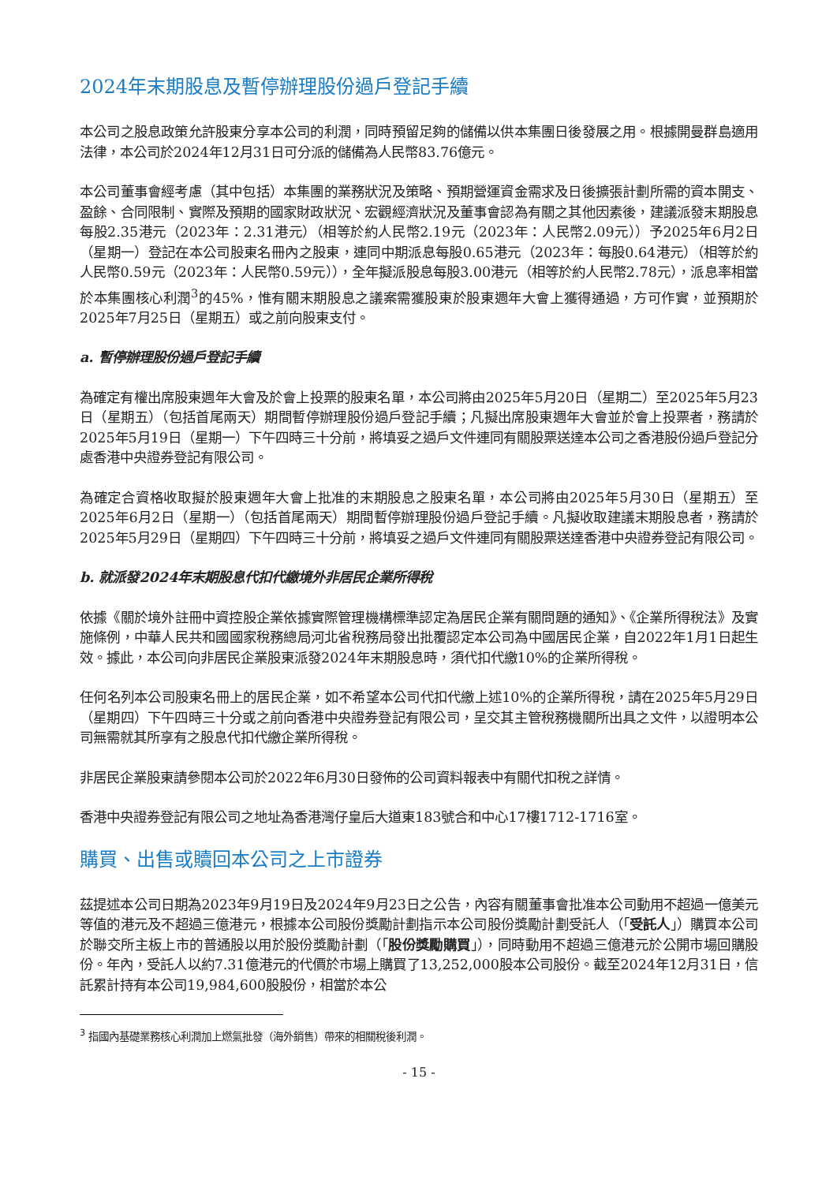2024年末期股息及暫停辦理股份過戶登記手續
本公司之股息政策允許股東分享本公司的利潤，同時預留足夠的儲備以供本集團日後發展之用。根據開曼群島適用法律，本公司於2024年12月31日可分派的儲備為人民幣83.76億元。
本公司董事會經考慮（其中包括）本集團的業務狀況及策略、預期營運資金需求及日後擴張計劃所需的資本開支、盈餘、合同限制、實際及預期的國家財政狀況、宏觀經濟狀況及董事會認為有關之其他因素後，建議派發末期股息每股2.35港元（2023年：2.31港元）（相等於約人民幣2.19元（2023年：人民幣2.09元））予2025年6月2日（星期一）登記在本公司股東名冊內之股東，連同中期派息每股0.65港元（2023年：每股0.64港元）（相等於約人民幣0.59元（2023年：人民幣0.59元）），全年擬派股息每股3.00港元（相等於約人民幣2.78元），派息率相當於本集團核心利潤<sup>3</sup>的45%，惟有關末期股息之議案需獲股東於股東週年大會上獲得通過，方可作實，並預期於2025年7月25日（星期五）或之前向股東支付。
a. 暫停辦理股份過戶登記手續
為確定有權出席股東週年大會及於會上投票的股東名單，本公司將由2025年5月20日（星期二）至2025年5月23日（星期五）（包括首尾兩天）期間暫停辦理股份過戶登記手續；凡擬出席股東週年大會並於會上投票者，務請於2025年5月19日（星期一）下午四時三十分前，將填妥之過戶文件連同有關股票送達本公司之香港股份過戶登記分處香港中央證券登記有限公司。
為確定合資格收取擬於股東週年大會上批准的末期股息之股東名單，本公司將由2025年5月30日（星期五）至2025年6月2日（星期一）（包括首尾兩天）期間暫停辦理股份過戶登記手續。凡擬收取建議末期股息者，務請於2025年5月29日（星期四）下午四時三十分前，將填妥之過戶文件連同有關股票送達香港中央證券登記有限公司。
b. 就派發2024年末期股息代扣代繳境外非居民企業所得稅
依據《關於境外註冊中資控股企業依據實際管理機構標準認定為居民企業有關問題的通知》、《企業所得稅法》及實施條例，中華人民共和國國家稅務總局河北省稅務局發出批覆認定本公司為中國居民企業，自2022年1月1日起生效。據此，本公司向非居民企業股東派發2024年末期股息時，須代扣代繳10%的企業所得稅。
任何名列本公司股東名冊上的居民企業，如不希望本公司代扣代繳上述10%的企業所得稅，請在2025年5月29日（星期四）下午四時三十分或之前向香港中央證券登記有限公司，呈交其主管稅務機關所出具之文件，以證明本公司無需就其所享有之股息代扣代繳企業所得稅。
非居民企業股東請參閱本公司於2022年6月30日發佈的公司資料報表中有關代扣稅之詳情。
香港中央證券登記有限公司之地址為香港灣仔皇后大道東183號合和中心17樓1712-1716室。
購買、出售或贖回本公司之上市證券
茲提述本公司日期為2023年9月19日及2024年9月23日之公告，內容有關董事會批准本公司動用不超過一億美元等值的港元及不超過三億港元，根據本公司股份獎勵計劃指示本公司股份獎勵計劃受託人（「受託人」）購買本公司於聯交所主板上市的普通股以用於股份獎勵計劃（「股份獎勵購買」），同時動用不超過三億港元於公開市場回購股份。年內，受託人以約7.31億港元的代價於市場上購買了13,252,000股本公司股份。截至2024年12月31日，信託累計持有本公司19,984,600股股份，相當於本公
<sup>3</sup> 指國內基礎業務核心利潤加上燃氣批發（海外銷售）帶來的相關稅後利潤。
- 15 -